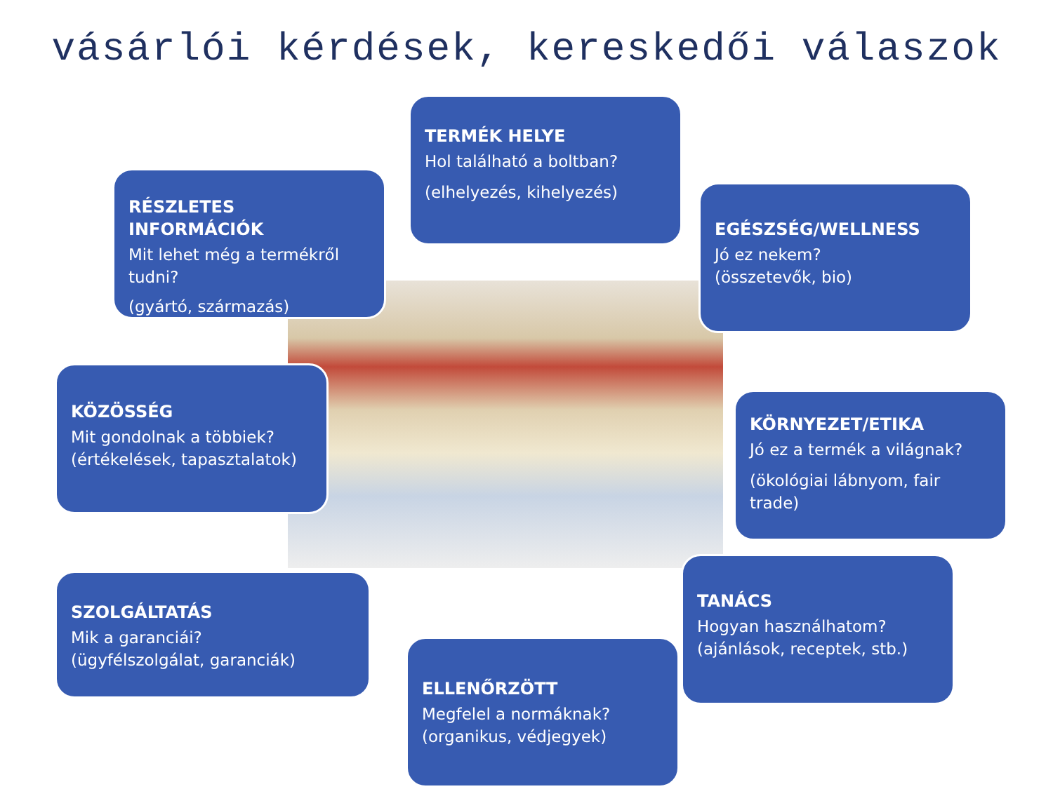vásárlói kérdések, kereskedői válaszok
TERMÉK HELYE
Hol található a boltban?
(elhelyezés, kihelyezés)
RÉSZLETES INFORMÁCIÓK
Mit lehet még a termékről tudni?
(gyártó, származás)
EGÉSZSÉG/WELLNESS
Jó ez nekem?
(összetevők, bio)
KÖZÖSSÉG
Mit gondolnak a többiek?
(értékelések, tapasztalatok)
KÖRNYEZET/ETIKA
Jó ez a termék a világnak?
(ökológiai lábnyom, fair trade)
SZOLGÁLTATÁS
Mik a garanciái?
(ügyfélszolgálat, garanciák)
TANÁCS
Hogyan használhatom?
(ajánlások, receptek, stb.)
ELLENŐRZÖTT
Megfelel a normáknak?
(organikus, védjegyek)